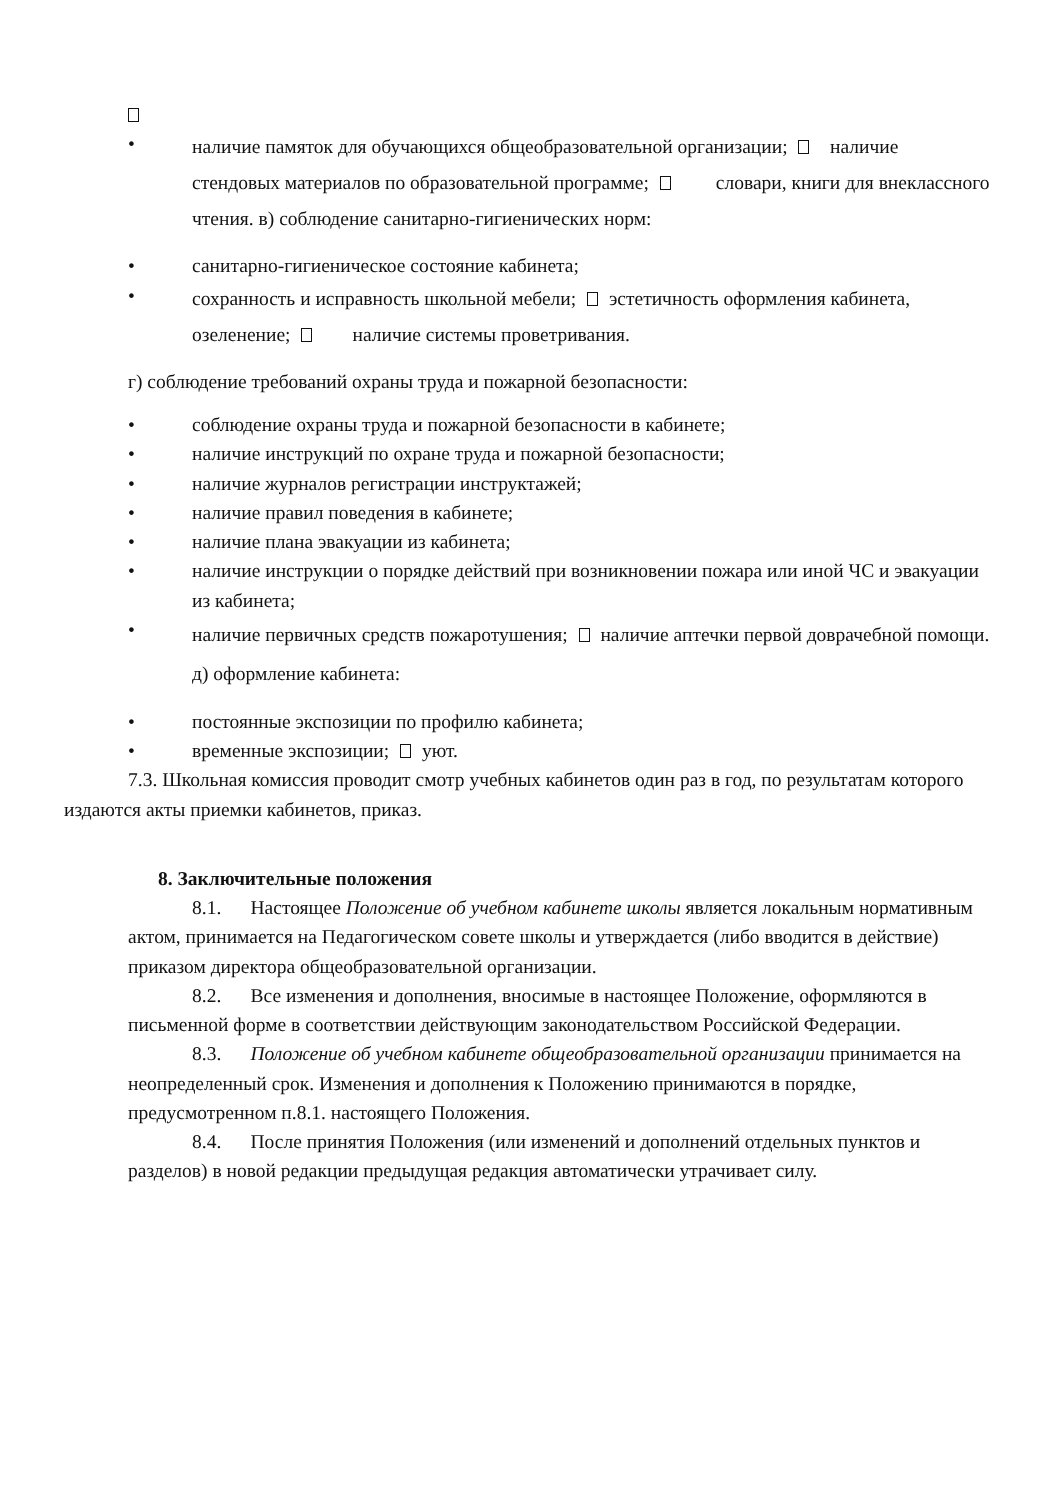•
наличие памяток для обучающихся общеобразовательной организации; наличие стендовых материалов по образовательной программе; словари, книги для внеклассного чтения. в) соблюдение санитарно-гигиенических норм:
• санитарно-гигиеническое состояние кабинета;
•
сохранность и исправность школьной мебели; эстетичность оформления кабинета, озеленение; наличие системы проветривания.
г) соблюдение требований охраны труда и пожарной безопасности:
• соблюдение охраны труда и пожарной безопасности в кабинете;
• наличие инструкций по охране труда и пожарной безопасности;
• наличие журналов регистрации инструктажей;
• наличие правил поведения в кабинете;
• наличие плана эвакуации из кабинета;
• наличие инструкции о порядке действий при возникновении пожара или иной ЧС и эвакуации из кабинета;
•
наличие первичных средств пожаротушения; наличие аптечки первой доврачебной помощи. д) оформление кабинета:
• постоянные экспозиции по профилю кабинета;
• временные экспозиции; уют.
7.3. Школьная комиссия проводит смотр учебных кабинетов один раз в год, по результатам которого издаются акты приемки кабинетов, приказ.
8. Заключительные положения
8.1. Настоящее Положение об учебном кабинете школы является локальным нормативным актом, принимается на Педагогическом совете школы и утверждается (либо вводится в действие) приказом директора общеобразовательной организации.
8.2. Все изменения и дополнения, вносимые в настоящее Положение, оформляются в письменной форме в соответствии действующим законодательством Российской Федерации.
8.3. Положение об учебном кабинете общеобразовательной организации принимается на неопределенный срок. Изменения и дополнения к Положению принимаются в порядке, предусмотренном п.8.1. настоящего Положения.
8.4. После принятия Положения (или изменений и дополнений отдельных пунктов и разделов) в новой редакции предыдущая редакция автоматически утрачивает силу.